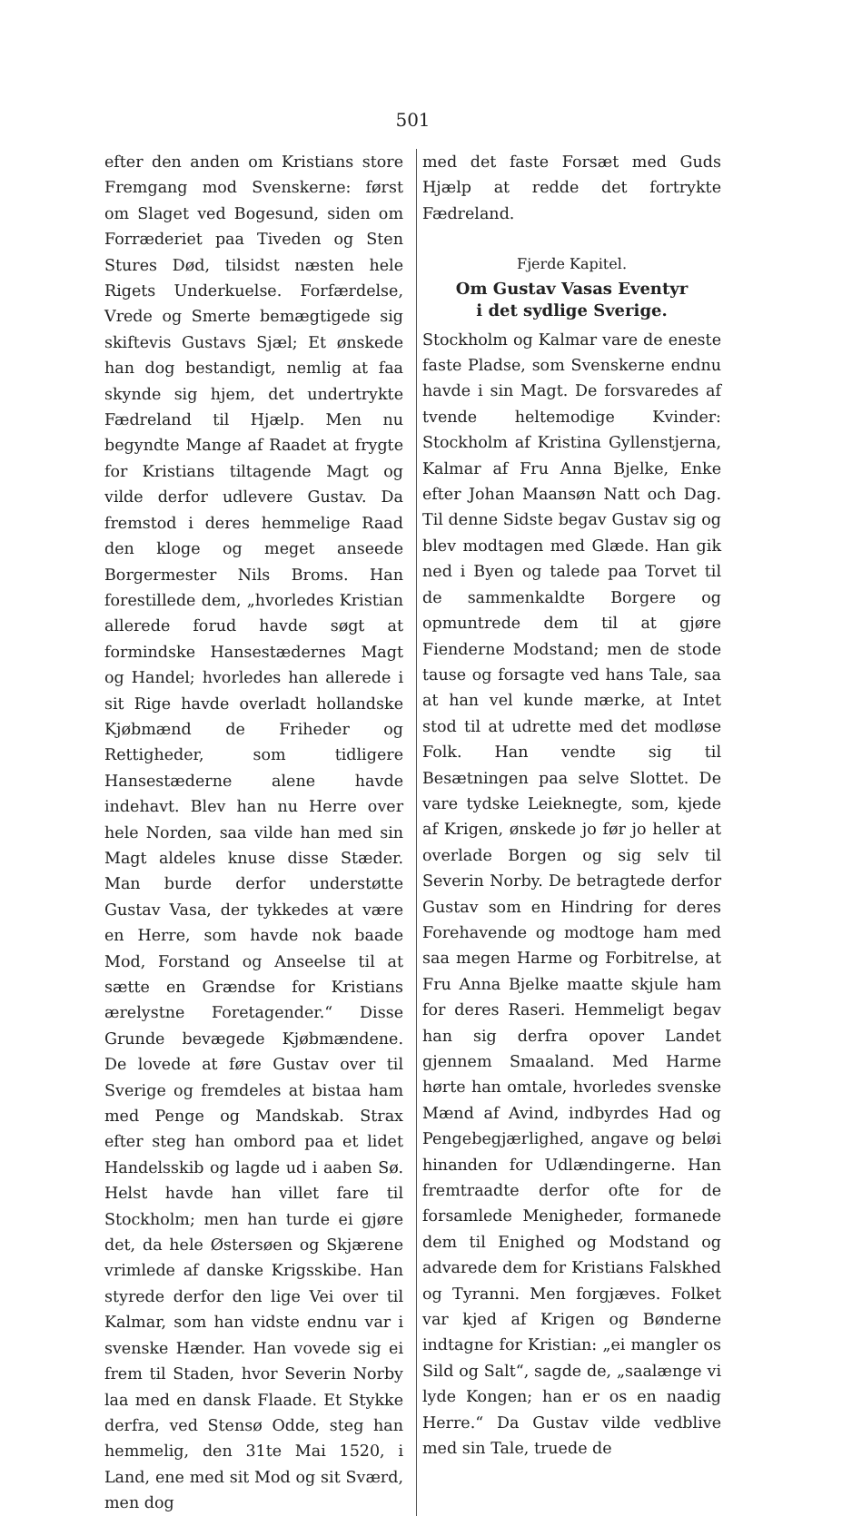501
efter den anden om Kristians store Fremgang mod Svenskerne: først om Slaget ved Bogesund, siden om Forræderiet paa Tiveden og Sten Stures Død, tilsidst næsten hele Rigets Underkuelse. Forfærdelse, Vrede og Smerte bemægtigede sig skiftevis Gustavs Sjæl; Et ønskede han dog bestandigt, nemlig at faa skynde sig hjem, det undertrykte Fædreland til Hjælp. Men nu begyndte Mange af Raadet at frygte for Kristians tiltagende Magt og vilde derfor udlevere Gustav. Da fremstod i deres hemmelige Raad den kloge og meget anseede Borgermester Nils Broms. Han forestillede dem, „hvorledes Kristian allerede forud havde søgt at formindske Hansestædernes Magt og Handel; hvorledes han allerede i sit Rige havde overladt hollandske Kjøbmænd de Friheder og Rettigheder, som tidligere Hansestæderne alene havde indehavt. Blev han nu Herre over hele Norden, saa vilde han med sin Magt aldeles knuse disse Stæder. Man burde derfor understøtte Gustav Vasa, der tykkedes at være en Herre, som havde nok baade Mod, Forstand og Anseelse til at sætte en Grændse for Kristians ærelystne Foretagender.“ Disse Grunde bevægede Kjøbmændene. De lovede at føre Gustav over til Sverige og fremdeles at bistaa ham med Penge og Mandskab. Strax efter steg han ombord paa et lidet Handelsskib og lagde ud i aaben Sø. Helst havde han villet fare til Stockholm; men han turde ei gjøre det, da hele Østersøen og Skjærene vrimlede af danske Krigsskibe. Han styrede derfor den lige Vei over til Kalmar, som han vidste endnu var i svenske Hænder. Han vovede sig ei frem til Staden, hvor Severin Norby laa med en dansk Flaade. Et Stykke derfra, ved Stensø Odde, steg han hemmelig, den 31te Mai 1520, i Land, ene med sit Mod og sit Sværd, men dog
med det faste Forsæt med Guds Hjælp at redde det fortrykte Fædreland.
Fjerde Kapitel.
Om Gustav Vasas Eventyr
i det sydlige Sverige.
Stockholm og Kalmar vare de eneste faste Pladse, som Svenskerne endnu havde i sin Magt. De forsvaredes af tvende heltemodige Kvinder: Stockholm af Kristina Gyllenstjerna, Kalmar af Fru Anna Bjelke, Enke efter Johan Maansøn Natt och Dag. Til denne Sidste begav Gustav sig og blev modtagen med Glæde. Han gik ned i Byen og talede paa Torvet til de sammenkaldte Borgere og opmuntrede dem til at gjøre Fienderne Modstand; men de stode tause og forsagte ved hans Tale, saa at han vel kunde mærke, at Intet stod til at udrette med det modløse Folk. Han vendte sig til Besætningen paa selve Slottet. De vare tydske Leieknegte, som, kjede af Krigen, ønskede jo før jo heller at overlade Borgen og sig selv til Severin Norby. De betragtede derfor Gustav som en Hindring for deres Forehavende og modtoge ham med saa megen Harme og Forbitrelse, at Fru Anna Bjelke maatte skjule ham for deres Raseri. Hemmeligt begav han sig derfra opover Landet gjennem Smaaland. Med Harme hørte han omtale, hvorledes svenske Mænd af Avind, indbyrdes Had og Pengebegjærlighed, angave og beløi hinanden for Udlændingerne. Han fremtraadte derfor ofte for de forsamlede Menigheder, formanede dem til Enighed og Modstand og advarede dem for Kristians Falskhed og Tyranni. Men forgjæves. Folket var kjed af Krigen og Bønderne indtagne for Kristian: „ei mangler os Sild og Salt“, sagde de, „saalænge vi lyde Kongen; han er os en naadig Herre.“ Da Gustav vilde vedblive med sin Tale, truede de